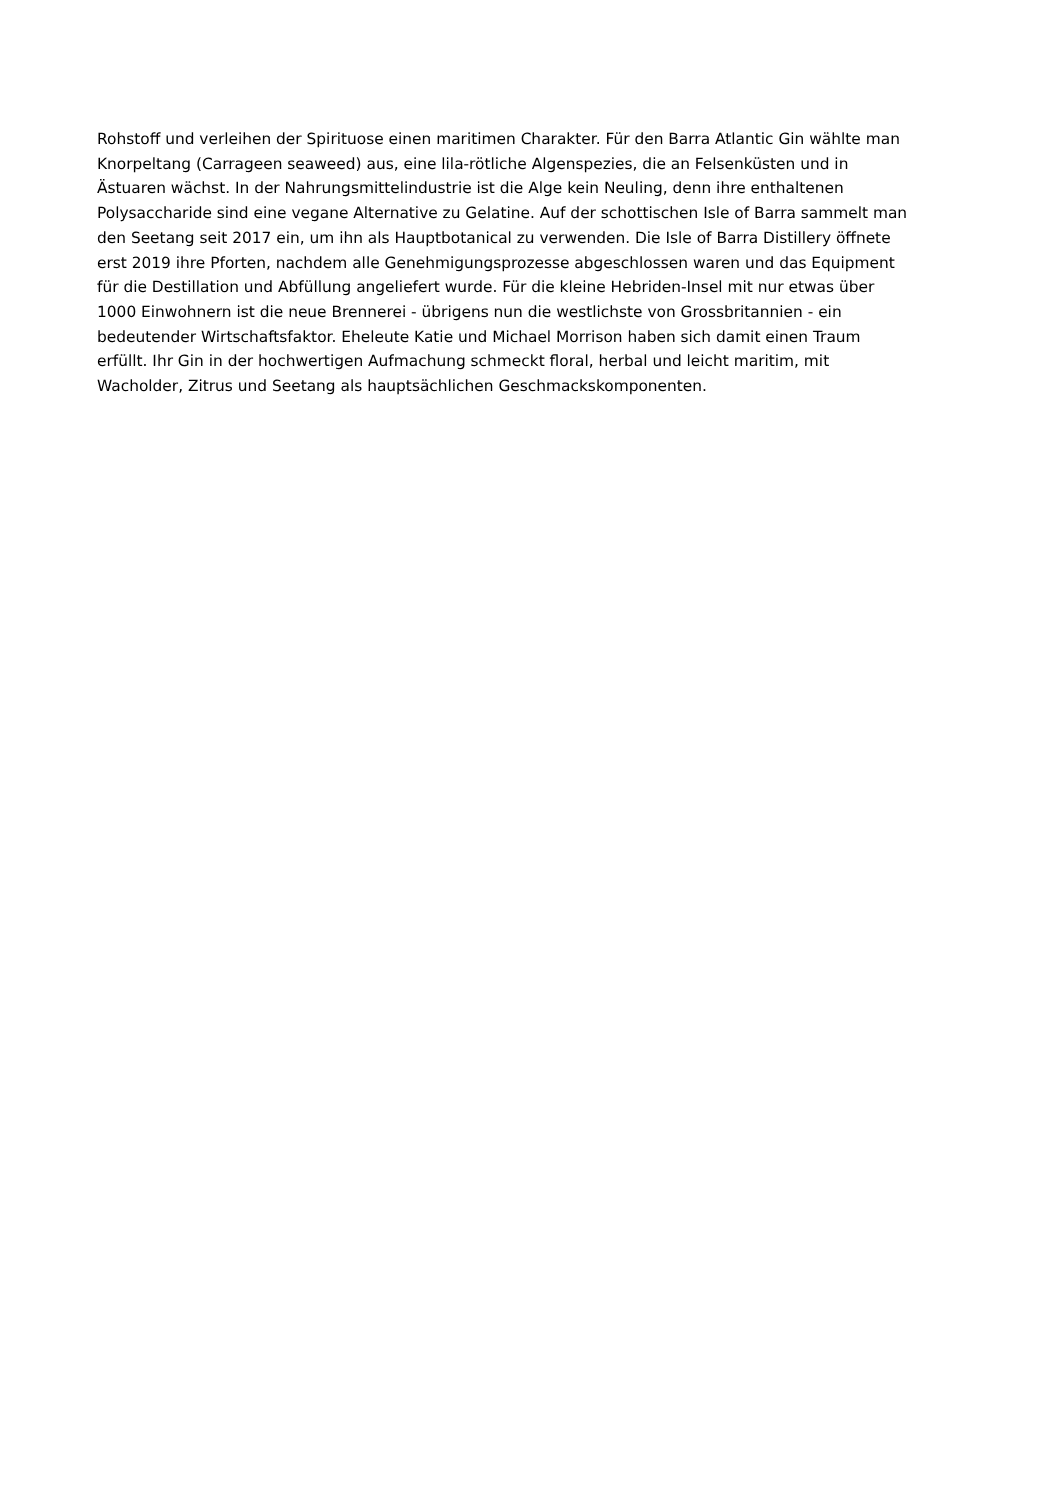Rohstoff und verleihen der Spirituose einen maritimen Charakter. Für den Barra Atlantic Gin wählte man
Knorpeltang (Carrageen seaweed) aus, eine lila-rötliche Algenspezies, die an Felsenküsten und in
Ästuaren wächst. In der Nahrungsmittelindustrie ist die Alge kein Neuling, denn ihre enthaltenen
Polysaccharide sind eine vegane Alternative zu Gelatine. Auf der schottischen Isle of Barra sammelt man
den Seetang seit 2017 ein, um ihn als Hauptbotanical zu verwenden. Die Isle of Barra Distillery öffnete
erst 2019 ihre Pforten, nachdem alle Genehmigungsprozesse abgeschlossen waren und das Equipment
für die Destillation und Abfüllung angeliefert wurde. Für die kleine Hebriden-Insel mit nur etwas über
1000 Einwohnern ist die neue Brennerei - übrigens nun die westlichste von Grossbritannien - ein
bedeutender Wirtschaftsfaktor. Eheleute Katie und Michael Morrison haben sich damit einen Traum
erfüllt. Ihr Gin in der hochwertigen Aufmachung schmeckt floral, herbal und leicht maritim, mit
Wacholder, Zitrus und Seetang als hauptsächlichen Geschmackskomponenten.